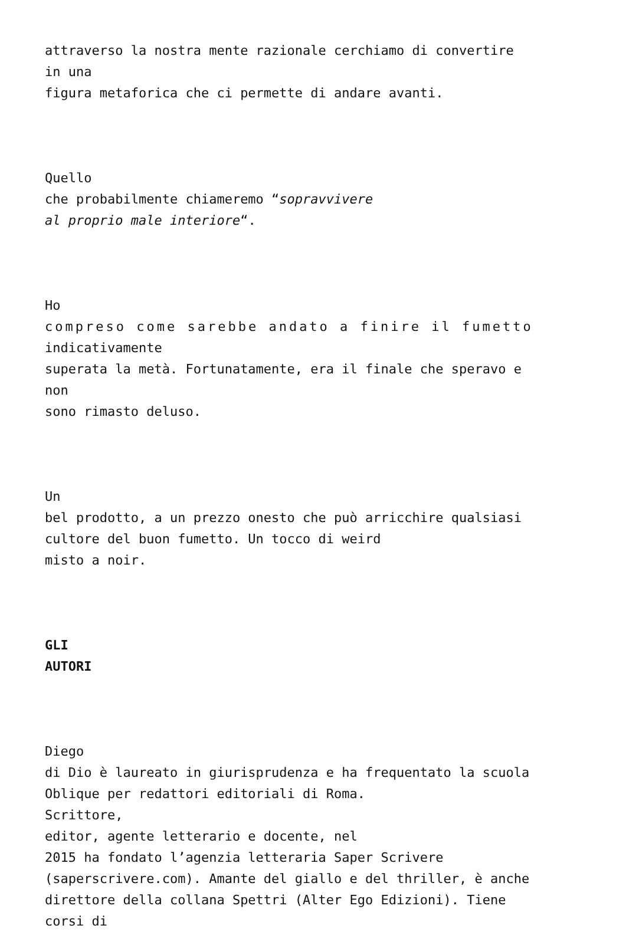attraverso la nostra mente razionale cerchiamo di convertire
in una
figura metaforica che ci permette di andare avanti.
Quello
che probabilmente chiameremo “sopravvivere
al proprio male interiore“.
Ho
compreso come sarebbe andato a finire il fumetto
indicativamente
superata la metà. Fortunatamente, era il finale che speravo e
non
sono rimasto deluso.
Un
bel prodotto, a un prezzo onesto che può arricchire qualsiasi
cultore del buon fumetto. Un tocco di weird
misto a noir.
GLI
AUTORI
Diego
di Dio è laureato in giurisprudenza e ha frequentato la scuola
Oblique per redattori editoriali di Roma.
Scrittore,
editor, agente letterario e docente, nel
2015 ha fondato l’agenzia letteraria Saper Scrivere
(saperscrivere.com). Amante del giallo e del thriller, è anche
direttore della collana Spettri (Alter Ego Edizioni). Tiene
corsi di